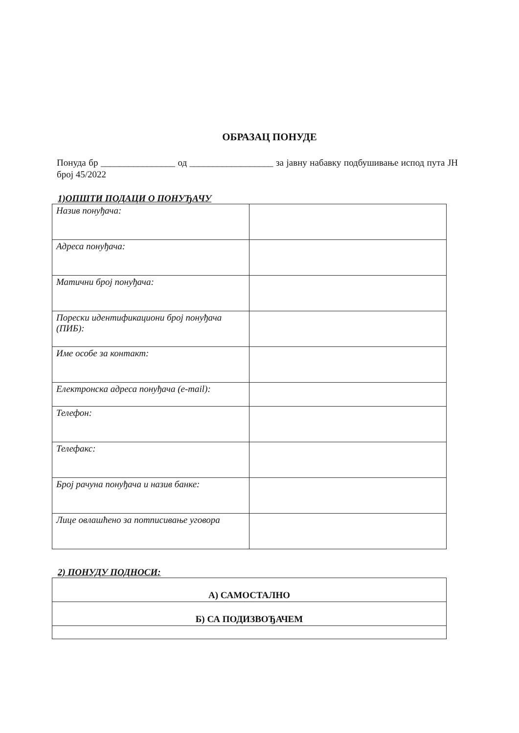ОБРАЗАЦ ПОНУДЕ
Понуда бр ________________ од __________________ за јавну набавку подбушивање испод пута ЈН број 45/2022
1)ОПШТИ ПОДАЦИ О ПОНУЂАЧУ
| Назив понуђача: | |
| Адреса понуђача: | |
| Матични број понуђача: | |
| Порески идентификациони број понуђача (ПИБ): | |
| Име особе за контакт: | |
| Електронска адреса понуђача (e-mail): | |
| Телефон: | |
| Телефакс: | |
| Број рачуна понуђача и назив банке: | |
| Лице овлашћено за потписивање уговора | |
2) ПОНУДУ ПОДНОСИ:
| А) САМОСТАЛНО |
| Б) СА ПОДИЗВОЂАЧЕМ |